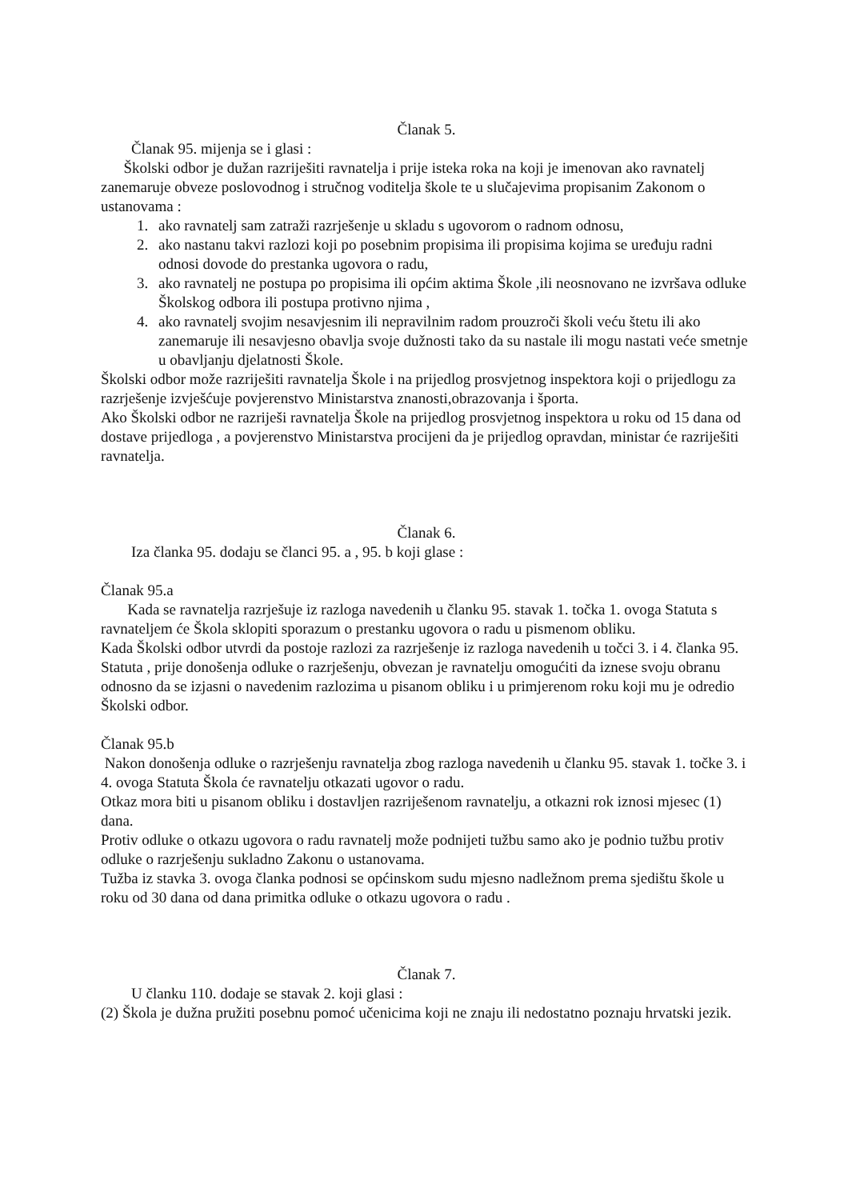Članak 5.
Članak 95. mijenja se i glasi :
Školski odbor je dužan razriješiti ravnatelja i prije isteka roka na koji je imenovan ako ravnatelj zanemaruje obveze poslovodnog i stručnog voditelja škole te u slučajevima propisanim Zakonom o ustanovama :
1. ako ravnatelj sam zatraži razrješenje u skladu s ugovorom o radnom odnosu,
2. ako nastanu takvi razlozi koji po posebnim propisima ili propisima kojima se uređuju radni odnosi dovode do prestanka ugovora o radu,
3. ako ravnatelj ne postupa po propisima ili općim aktima Škole ,ili neosnovano ne izvršava odluke Školskog odbora ili postupa protivno njima ,
4. ako ravnatelj svojim nesavjesnim ili nepravilnim radom prouzroči školi veću štetu ili ako zanemaruje ili nesavjesno obavlja svoje dužnosti tako da su nastale ili mogu nastati veće smetnje u obavljanju djelatnosti Škole.
Školski odbor može razriješiti ravnatelja Škole i na prijedlog prosvjetnog inspektora koji o prijedlogu za razrješenje izvješćuje povjerenstvo Ministarstva znanosti,obrazovanja i športa.
Ako Školski odbor ne razriješi ravnatelja Škole na prijedlog prosvjetnog inspektora u roku od 15 dana od dostave prijedloga , a povjerenstvo Ministarstva procijeni da je prijedlog opravdan, ministar će razriješiti ravnatelja.
Članak 6.
Iza članka 95. dodaju se članci 95. a , 95. b koji glase :
Članak 95.a
Kada se ravnatelja razrješuje iz razloga navedenih u članku 95. stavak 1. točka 1. ovoga Statuta s ravnateljem će Škola sklopiti sporazum o prestanku ugovora o radu u pismenom obliku.
Kada Školski odbor utvrdi da postoje razlozi za razrješenje iz razloga navedenih u točci 3. i 4. članka 95. Statuta , prije donošenja odluke o razrješenju, obvezan je ravnatelju omogućiti da iznese svoju obranu odnosno da se izjasni o navedenim razlozima u pisanom obliku i u primjerenom roku koji mu je odredio Školski odbor.
Članak 95.b
Nakon donošenja odluke o razrješenju ravnatelja zbog razloga navedenih u članku 95. stavak 1. točke 3. i 4. ovoga Statuta Škola će ravnatelju otkazati ugovor o radu.
Otkaz mora biti u pisanom obliku i dostavljen razriješenom ravnatelju, a otkazni rok iznosi mjesec (1) dana.
Protiv odluke o otkazu ugovora o radu ravnatelj može podnijeti tužbu samo ako je podnio tužbu protiv odluke o razrješenju sukladno Zakonu o ustanovama.
Tužba iz stavka 3. ovoga članka podnosi se općinskom sudu mjesno nadležnom prema sjedištu škole u roku od 30 dana od dana primitka odluke o otkazu ugovora o radu .
Članak 7.
U članku 110. dodaje se stavak 2. koji glasi :
(2) Škola je dužna pružiti posebnu pomoć učenicima koji ne znaju ili nedostatno poznaju hrvatski jezik.